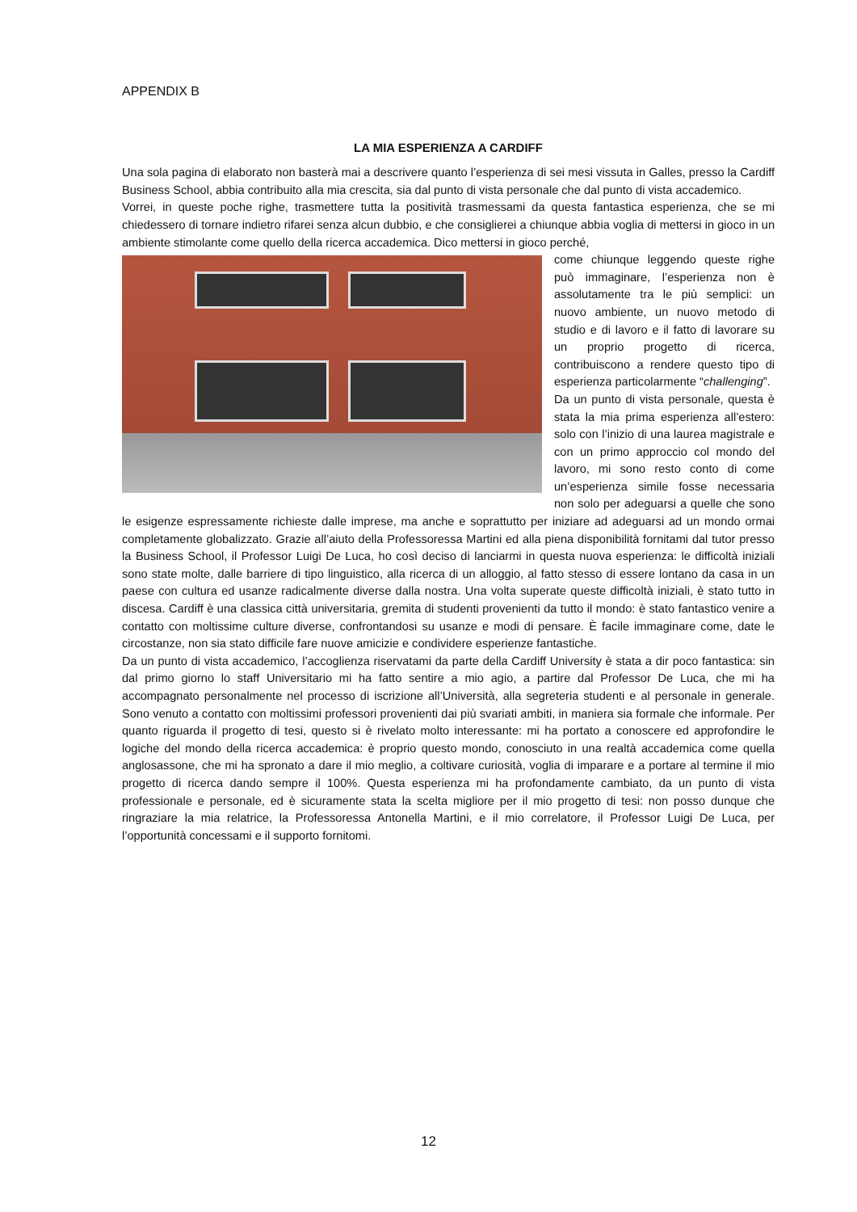APPENDIX B
LA MIA ESPERIENZA A CARDIFF
Una sola pagina di elaborato non basterà mai a descrivere quanto l’esperienza di sei mesi vissuta in Galles, presso la Cardiff Business School, abbia contribuito alla mia crescita, sia dal punto di vista personale che dal punto di vista accademico.
Vorrei, in queste poche righe, trasmettere tutta la positività trasmessami da questa fantastica esperienza, che se mi chiedessero di tornare indietro rifarei senza alcun dubbio, e che consiglierei a chiunque abbia voglia di mettersi in gioco in un ambiente stimolante come quello della ricerca accademica. Dico mettersi in gioco perché,
come chiunque leggendo queste righe può immaginare, l’esperienza non è assolutamente tra le più semplici: un nuovo ambiente, un nuovo metodo di studio e di lavoro e il fatto di lavorare su un proprio progetto di ricerca, contribuiscono a rendere questo tipo di esperienza particolarmente “challenging”.
Da un punto di vista personale, questa è stata la mia prima esperienza all’estero: solo con l’inizio di una laurea magistrale e con un primo approccio col mondo del lavoro, mi sono resto conto di come un’esperienza simile fosse necessaria non solo per adeguarsi a quelle che sono le esigenze espressamente richieste dalle imprese, ma anche e soprattutto per iniziare ad adeguarsi ad un mondo ormai completamente globalizzato. Grazie all’aiuto della Professoressa Martini ed alla piena disponibilità fornitami dal tutor presso la Business School, il Professor Luigi De Luca, ho così deciso di lanciarmi in questa nuova esperienza: le difficoltà iniziali sono state molte, dalle barriere di tipo linguistico, alla ricerca di un alloggio, al fatto stesso di essere lontano da casa in un paese con cultura ed usanze radicalmente diverse dalla nostra. Una volta superate queste difficoltà iniziali, è stato tutto in discesa. Cardiff è una classica città universitaria, gremita di studenti provenienti da tutto il mondo: è stato fantastico venire a contatto con moltissime culture diverse, confrontandosi su usanze e modi di pensare. È facile immaginare come, date le circostanze, non sia stato difficile fare nuove amicizie e condividere esperienze fantastiche.
Da un punto di vista accademico, l’accoglienza riservatami da parte della Cardiff University è stata a dir poco fantastica: sin dal primo giorno lo staff Universitario mi ha fatto sentire a mio agio, a partire dal Professor De Luca, che mi ha accompagnato personalmente nel processo di iscrizione all’Università, alla segreteria studenti e al personale in generale. Sono venuto a contatto con moltissimi professori provenienti dai più svariati ambiti, in maniera sia formale che informale. Per quanto riguarda il progetto di tesi, questo si è rivelato molto interessante: mi ha portato a conoscere ed approfondire le logiche del mondo della ricerca accademica: è proprio questo mondo, conosciuto in una realtà accademica come quella anglosassone, che mi ha spronato a dare il mio meglio, a coltivare curiosità, voglia di imparare e a portare al termine il mio progetto di ricerca dando sempre il 100%. Questa esperienza mi ha profondamente cambiato, da un punto di vista professionale e personale, ed è sicuramente stata la scelta migliore per il mio progetto di tesi: non posso dunque che ringraziare la mia relatrice, la Professoressa Antonella Martini, e il mio correlatore, il Professor Luigi De Luca, per l’opportunità concessami e il supporto fornitomi.
12